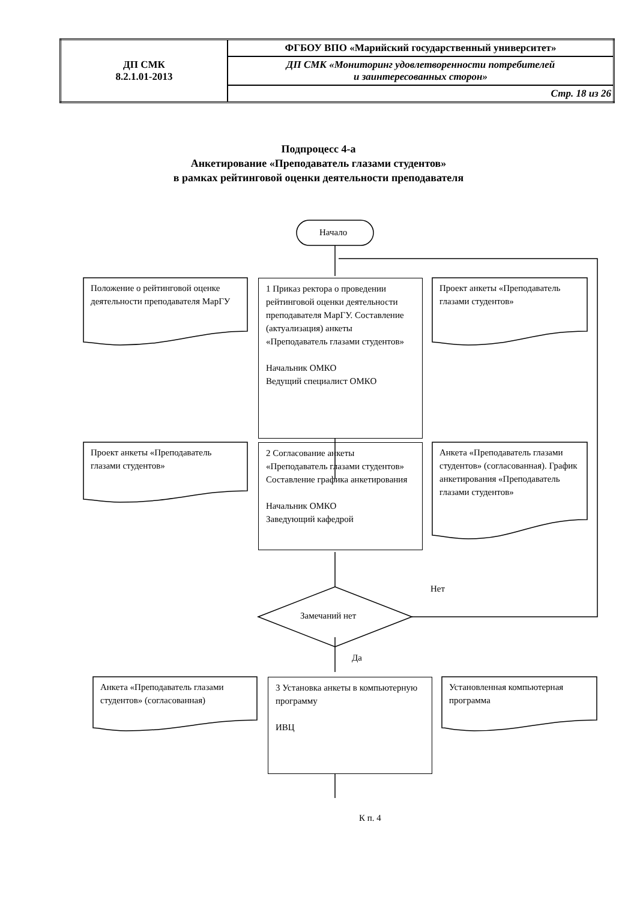| ДП СМК 8.2.1.01-2013 | ФГБОУ ВПО «Марийский государственный университет» |
| | ДП СМК «Мониторинг удовлетворенности потребителей и заинтересованных сторон» |
| | Стр. 18 из 26 |
Подпроцесс 4-а
Анкетирование «Преподаватель глазами студентов»
в рамках рейтинговой оценки деятельности преподавателя
Начало
Положение о рейтинговой оценке деятельности преподавателя МарГУ
1 Приказ ректора о проведении рейтинговой оценки деятельности преподавателя МарГУ. Составление (актуализация) анкеты «Преподаватель глазами студентов»
Начальник ОМКО
Ведущий специалист ОМКО
Проект анкеты «Преподаватель глазами студентов»
Проект анкеты «Преподаватель глазами студентов»
2 Согласование анкеты «Преподаватель глазами студентов» Составление графика анкетирования
Начальник ОМКО
Заведующий кафедрой
Анкета «Преподаватель глазами студентов» (согласованная). График анкетирования «Преподаватель глазами студентов»
Нет
Замечаний нет
Да
Анкета «Преподаватель глазами студентов» (согласованная)
3 Установка анкеты в компьютерную программу
ИВЦ
Установленная компьютерная программа
К п. 4